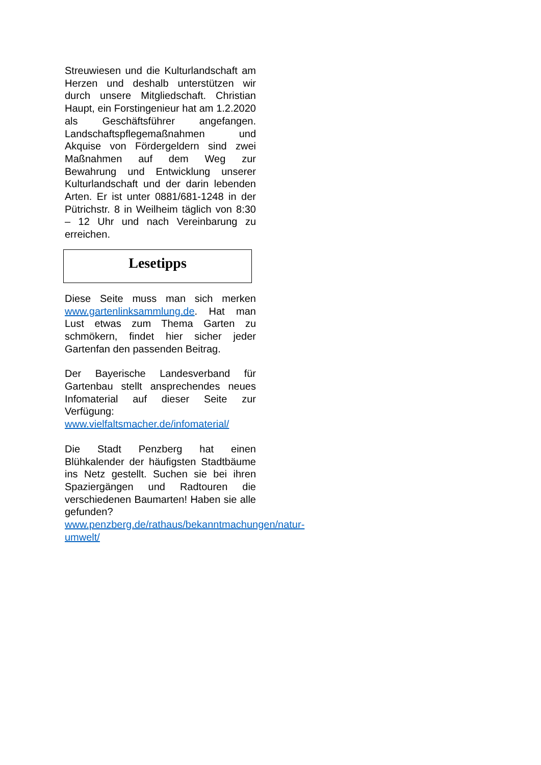Streuwiesen und die Kulturlandschaft am Herzen und deshalb unterstützen wir durch unsere Mitgliedschaft. Christian Haupt, ein Forstingenieur hat am 1.2.2020 als Geschäftsführer angefangen. Landschaftspflegemaßnahmen und Akquise von Fördergeldern sind zwei Maßnahmen auf dem Weg zur Bewahrung und Entwicklung unserer Kulturlandschaft und der darin lebenden Arten. Er ist unter 0881/681-1248 in der Pütrichstr. 8 in Weilheim täglich von 8:30 – 12 Uhr und nach Vereinbarung zu erreichen.
Lesetipps
Diese Seite muss man sich merken www.gartenlinksammlung.de. Hat man Lust etwas zum Thema Garten zu schmökern, findet hier sicher jeder Gartenfan den passenden Beitrag.
Der Bayerische Landesverband für Gartenbau stellt ansprechendes neues Infomaterial auf dieser Seite zur Verfügung:
www.vielfaltsmacher.de/infomaterial/
Die Stadt Penzberg hat einen Blühkalender der häufigsten Stadtbäume ins Netz gestellt. Suchen sie bei ihren Spaziergängen und Radtouren die verschiedenen Baumarten! Haben sie alle gefunden? www.penzberg.de/rathaus/bekanntmachungen/natur-umwelt/